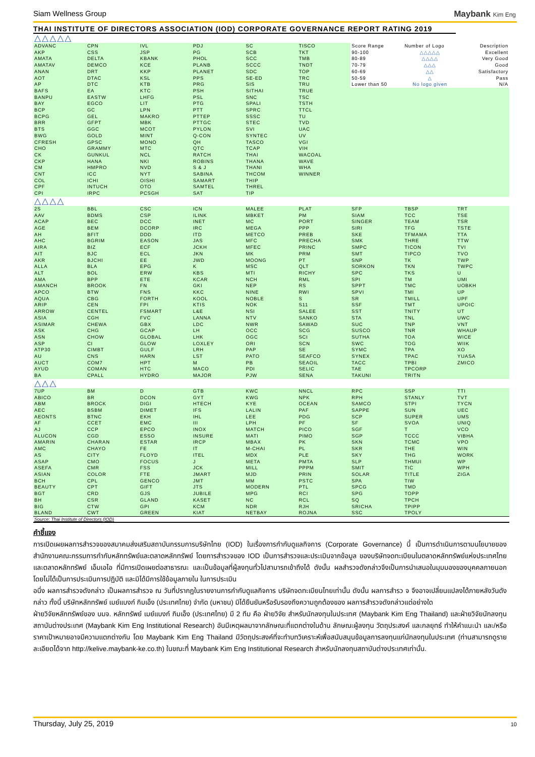Siam Wellness Group Maybank Kim Eng
THAI INSTITUTE OF DIRECTORS ASSOCIATION (IOD) CORPORATE GOVERNANCE REPORT RATING 2019
| △△△△△ | | | | | | | | |
| ADVANC | CPN | IVL | PDJ | SC | TISCO | Score Range | Number of Logo | Description |
| AKP | CSS | JSP | PG | SCB | TKT | 90-100 | △△△△△ | Excellent |
| AMATA | DELTA | KBANK | PHOL | SCC | TMB | 80-89 | △△△△ | Very Good |
| AMATAV | DEMCO | KCE | PLANB | SCCC | TNDT | 70-79 | △△△ | Good |
| ANAN | DRT | KKP | PLANET | SDC | TOP | 60-69 | △△ | Satisfactory |
| AOT | DTAC | KSL | PPS | SE-ED | TRC | 50-59 | △ | Pass |
| AP | DTC | KTB | PRG | SIS | TRU | Lower than 50 | No logo given | N/A |
| BAFS | EA | KTC | PSH | SITHAI | TRUE | | | |
| BANPU | EASTW | LHFG | PSL | SNC | TSC | | | |
| BAY | EGCO | LIT | PTG | SPALI | TSTH | | | |
| BCP | GC | LPN | PTT | SPRC | TTCL | | | |
| BCPG | GEL | MAKRO | PTTEP | SSSC | TU | | | |
| BRR | GFPT | MBK | PTTGC | STEC | TVD | | | |
| BTS | GGC | MCOT | PYLON | SVI | UAC | | | |
| BWG | GOLD | MINT | Q-CON | SYNTEC | UV | | | |
| CFRESH | GPSC | MONO | QH | TASCO | VGI | | | |
| CHO | GRAMMY | MTC | QTC | TCAP | VIH | | | |
| CK | GUNKUL | NCL | RATCH | THAI | WACOAL | | | |
| CKP | HANA | NKI | ROBINS | THANA | WAVE | | | |
| CM | HMPRO | NVD | S & J | THANI | WHA | | | |
| CNT | ICC | NYT | SABINA | THCOM | WINNER | | | |
| COL | ICHI | OISHI | SAMART | THIP | | | | |
| CPF | INTUCH | OTO | SAMTEL | THREL | | | | |
| CPI | IRPC | PCSGH | SAT | TIP | | | | |
| △△△△ | | | | | | | | |
| 2S | BBL | CSC | ICN | MALEE | PLAT | SFP | TBSP | TRT |
| AAV | BDMS | CSP | ILINK | MBKET | PM | SIAM | TCC | TSE |
| ACAP | BEC | DCC | INET | MC | PORT | SINGER | TEAM | TSR |
| AGE | BEM | DCORP | IRC | MEGA | PPP | SIRI | TFG | TSTE |
| AH | BFIT | DDD | ITD | METCO | PREB | SKE | TFMAMA | TTA |
| AHC | BGRIM | EASON | JAS | MFC | PRECHA | SMK | THRE | TTW |
| AIRA | BIZ | ECF | JCKH | MFEC | PRINC | SMPC | TICON | TVI |
| AIT | BJC | ECL | JKN | MK | PRM | SMT | TIPCO | TVO |
| AKR | BJCHI | EE | JWD | MOONG | PT | SNP | TK | TWP |
| ALLA | BLA | EPG | K | MSC | QLT | SORKON | TKN | TWPC |
| ALT | BOL | ERW | KBS | MTI | RICHY | SPC | TKS | U |
| AMA | BPP | ETE | KCAR | NCH | RML | SPI | TM | UMI |
| AMANCH | BROOK | FN | GKI | NEP | RS | SPPT | TMC | UOBKH |
| APCO | BTW | FNS | KKC | NINE | RWI | SPVI | TMI | UP |
| AQUA | CBG | FORTH | KOOL | NOBLE | S | SR | TMILL | UPF |
| ARIP | CEN | FPI | KTIS | NOK | S11 | SSF | TMT | UPOIC |
| ARROW | CENTEL | FSMART | L&E | NSI | SALEE | SST | TNITY | UT |
| ASIA | CGH | FVC | LANNA | NTV | SANKO | STA | TNL | UWC |
| ASIMAR | CHEWA | GBX | LDC | NWR | SAWAD | SUC | TNP | VNT |
| ASK | CHG | GCAP | LH | OCC | SCG | SUSCO | TNR | WHAUP |
| ASN | CHOW | GLOBAL | LHK | OGC | SCI | SUTHA | TOA | WICE |
| ASP | CI | GLOW | LOXLEY | ORI | SCN | SWC | TOG | WIIK |
| ATP30 | CIMBT | GULF | LRH | PAP | SE | SYMC | TPA | XO |
| AU | CNS | HARN | LST | PATO | SEAFCO | SYNEX | TPAC | YUASA |
| AUCT | COM7 | HPT | M | PB | SEAOIL | TACC | TPBI | ZMICO |
| AYUD | COMAN | HTC | MACO | PDI | SELIC | TAE | TPCORP | |
| BA | CPALL | HYDRO | MAJOR | PJW | SENA | TAKUNI | TRITN | |
| △△△ | | | | | | | | |
| 7UP | BM | D | GTB | KWC | NNCL | RPC | SSP | TTI |
| ABICO | BR | DCON | GYT | KWG | NPK | RPH | STANLY | TVT |
| ABM | BROCK | DIGI | HTECH | KYE | OCEAN | SAMCO | STPI | TYCN |
| AEC | BSBM | DIMET | IFS | LALIN | PAF | SAPPE | SUN | UEC |
| AEONTS | BTNC | EKH | IHL | LEE | PDG | SCP | SUPER | UMS |
| AF | CCET | EMC | III | LPH | PF | SF | SVOA | UNIQ |
| AJ | CCP | EPCO | INOX | MATCH | PICO | SGF | T | VCO |
| ALUCON | CGD | ESSO | INSURE | MATI | PIMO | SGP | TCCC | VIBHA |
| AMARIN | CHARAN | ESTAR | IRCP | MBAX | PK | SKN | TCMC | VPO |
| AMC | CHAYO | FE | IT | M-CHAI | PL | SKR | THE | WIN |
| AS | CITY | FLOYD | ITEL | MDX | PLE | SKY | THG | WORK |
| ASAP | CMO | FOCUS | J | META | PMTA | SLP | THMUI | WP |
| ASEFA | CMR | FSS | JCK | MILL | PPPM | SMIT | TIC | WPH |
| ASIAN | COLOR | FTE | JMART | MJD | PRIN | SOLAR | TITLE | ZIGA |
| BCH | CPL | GENCO | JMT | MM | PSTC | SPA | TIW | |
| BEAUTY | CPT | GIFT | JTS | MODERN | PTL | SPCG | TMD | |
| BGT | CRD | GJS | JUBILE | MPG | RCI | SPG | TOPP | |
| BH | CSR | GLAND | KASET | NC | RCL | SQ | TPCH | |
| BIG | CTW | GPI | KCM | NDR | RJH | SRICHA | TPIPP | |
| BLAND | CWT | GREEN | KIAT | NETBAY | ROJNA | SSC | TPOLY | |
Source: Thai Institute of Directors (IOD)
คำชี้แจง
การเปิดเผยผลการสำรวจของสมาคมส่งเสริมสถาบันกรรมการบริษัทไทย (IOD) ในเรื่องการกำกับดูแลกิจการ (Corporate Governance) นี้ เป็นการดำเนินการตามนโยบายของสำนักงานคณะกรรมการกำกับหลักทรัพย์และตลาดหลักทรัพย์ โดยการสำรวจของ IOD เป็นการสำรวจและประเมินจากข้อมูล ของบริษัทจดทะเบียนในตลาดหลักทรัพย์แห่งประเทศไทย และตลาดหลักทรัพย์ เอ็มเอไอ ที่มีการเปิดเผยต่อสาธารณะ และเป็นข้อมูลที่ผู้ลงทุนทั่วไปสามารถเข้าถึงได้ ดังนั้น ผลสำรวจดังกล่าวจึงเป็นการนำเสนอในมุมมองของบุคคลภายนอก โดยไม่ได้เป็นการประเมินการปฏิบัติ และมิได้มีการใช้ข้อมูลภายใน ในการประเมิน
อนึ่ง ผลการสำรวจดังกล่าว เป็นผลการสำรวจ ณ วันที่ปรากฏในรายงานการกำกับดูแลกิจการ บริษัทจดทะเบียนไทยเท่านั้น ดังนั้น ผลการสำรว จ จึงอาจเปลี่ยนแปลงได้ภายหลังวันดังกล่าว ทั้งนี้ บริษัทหลักทรัพย์ เมย์แบงก์ กิมเอ็ง (ประเทศไทย) จำกัด (มหาชน) มิได้ยืนยันหรือรับรองถึงความถูกต้องของ ผลการสำรวจดังกล่าวแต่อย่างใด
ฝ่ายวิจัยหลักทรัพย์ของ บมจ. หลักทรัพย์ เมย์แบงก์ กิมเอ็ง (ประเทศไทย) มี 2 ทีม คือ ฝ่ายวิจัย สำหรับนักลงทุนในประเทศ (Maybank Kim Eng Thailand) และฝ่ายวิจัยนักลงทุนสถาบันต่างประเทศ (Maybank Kim Eng Institutional Research) อันมีเหตุผลมาจากลักษณะที่แตกต่างในด้าน ลักษณะผู้ลงทุน วัตถุประสงค์ และกลยุทธ์ ทำให้คำแนะนำ และ/หรือ ราคาเป้าหมายอาจมีความแตกต่างกัน โดย Maybank Kim Eng Thailand มีวัตถุประสงค์ที่จะทำบทวิเคราะห์เพื่อสนับสนุนข้อมูลการลงทุนแก่นักลงทุนในประเทศ (ท่านสามารถดูรายละเอียดได้จาก http://kelive.maybank-ke.co.th) ในขณะที่ Maybank Kim Eng Institutional Research สำหรับนักลงทุนสถาบันต่างประเทศเท่านั้น.
Thursday, July 25, 2019 10